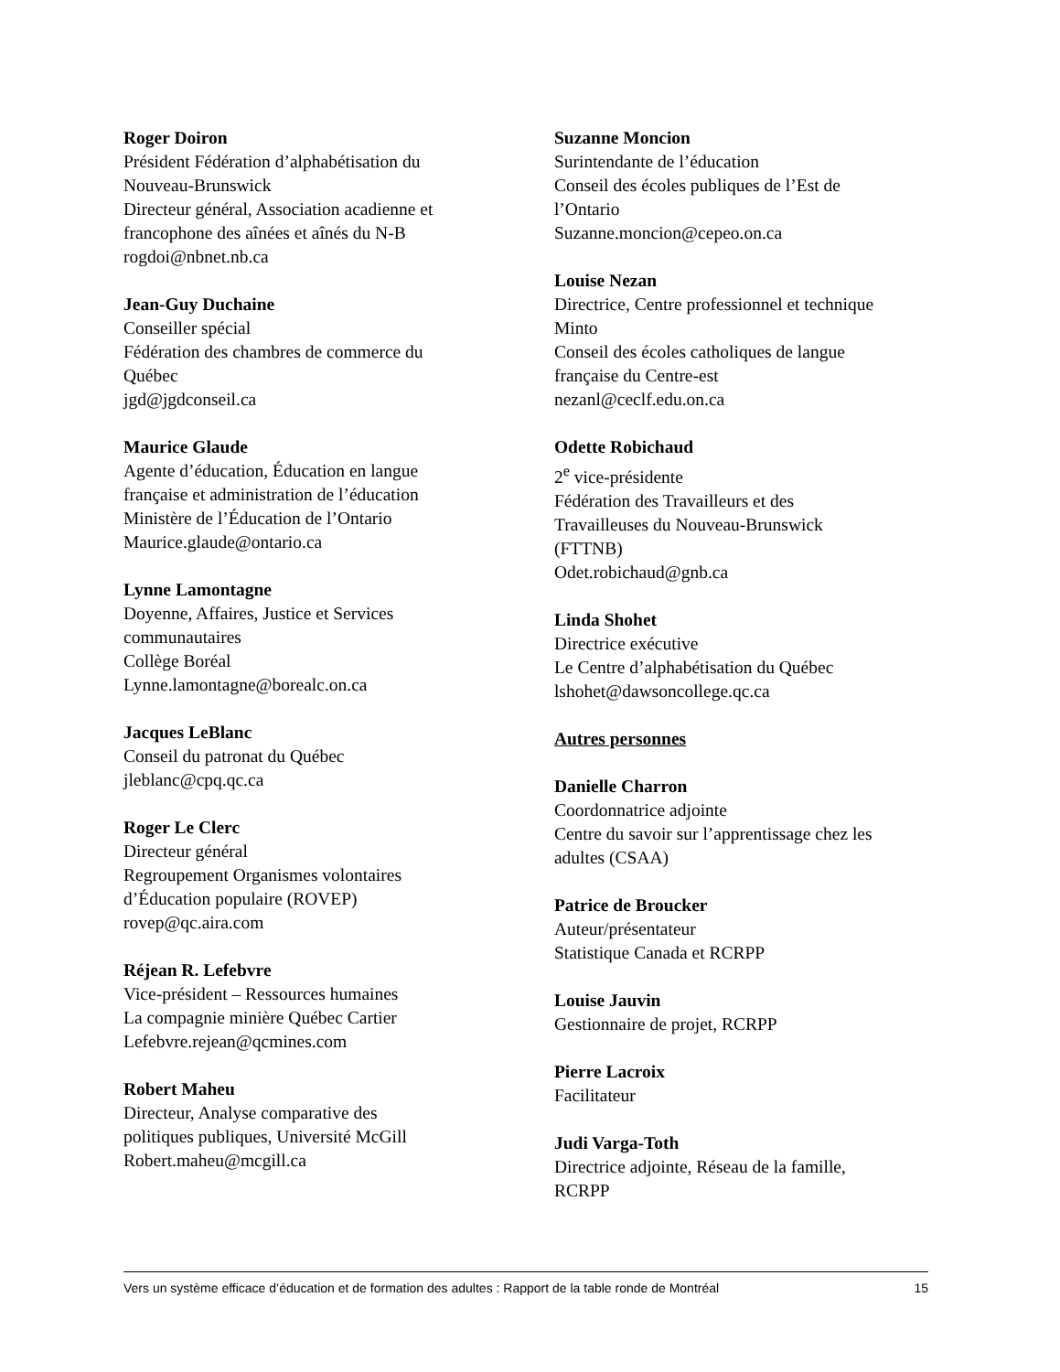Roger Doiron
Président Fédération d’alphabétisation du
Nouveau-Brunswick
Directeur général, Association acadienne et
francophone des aînées et aînés du N-B
rogdoi@nbnet.nb.ca
Jean-Guy Duchaine
Conseiller spécial
Fédération des chambres de commerce du
Québec
jgd@jgdconseil.ca
Maurice Glaude
Agente d’éducation, Éducation en langue
française et administration de l’éducation
Ministère de l’Éducation de l’Ontario
Maurice.glaude@ontario.ca
Lynne Lamontagne
Doyenne, Affaires, Justice et Services
communautaires
Collège Boréal
Lynne.lamontagne@borealc.on.ca
Jacques LeBlanc
Conseil du patronat du Québec
jleblanc@cpq.qc.ca
Roger Le Clerc
Directeur général
Regroupement Organismes volontaires
d’Éducation populaire (ROVEP)
rovep@qc.aira.com
Réjean R. Lefebvre
Vice-président – Ressources humaines
La compagnie minière Québec Cartier
Lefebvre.rejean@qcmines.com
Robert Maheu
Directeur, Analyse comparative des
politiques publiques, Université McGill
Robert.maheu@mcgill.ca
Suzanne Moncion
Surintendante de l’éducation
Conseil des écoles publiques de l’Est de
l’Ontario
Suzanne.moncion@cepeo.on.ca
Louise Nezan
Directrice, Centre professionnel et technique
Minto
Conseil des écoles catholiques de langue
française du Centre-est
nezanl@ceclf.edu.on.ca
Odette Robichaud
2<sup>e</sup> vice-présidente
Fédération des Travailleurs et des
Travailleuses du Nouveau-Brunswick
(FTTNB)
Odet.robichaud@gnb.ca
Linda Shohet
Directrice exécutive
Le Centre d’alphabétisation du Québec
lshohet@dawsoncollege.qc.ca
Autres personnes
Danielle Charron
Coordonnatrice adjointe
Centre du savoir sur l’apprentissage chez les
adultes (CSAA)
Patrice de Broucker
Auteur/présentateur
Statistique Canada et RCRPP
Louise Jauvin
Gestionnaire de projet, RCRPP
Pierre Lacroix
Facilitateur
Judi Varga-Toth
Directrice adjointe, Réseau de la famille,
RCRPP
Vers un système efficace d’éducation et de formation des adultes : Rapport de la table ronde de Montréal 15